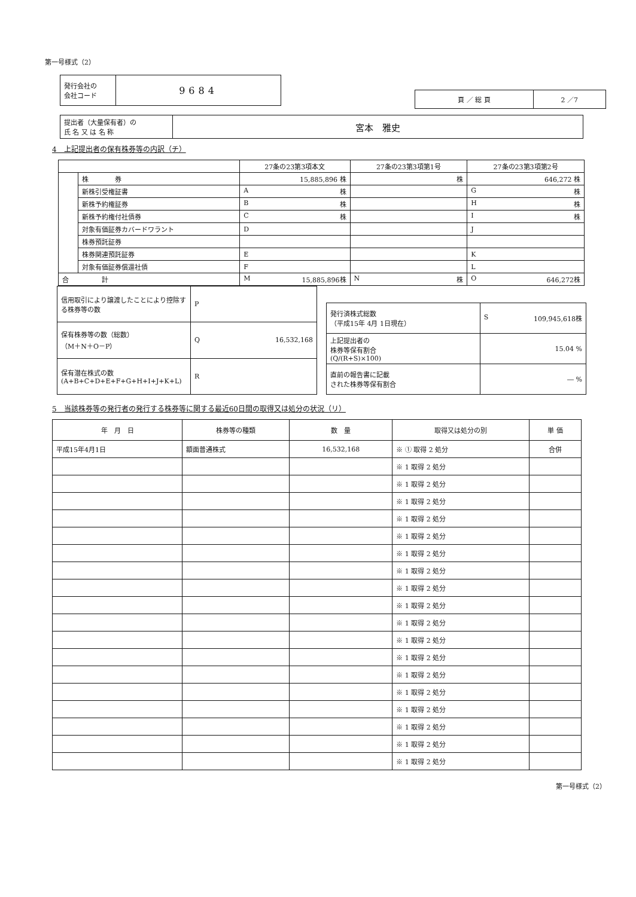第一号様式（2）
| 発行会社の 会社コード | 9684 |
| 頁 ／ 総 頁 | 2 ／7 |
| 提出者（大量保有者）の 氏 名 又 は 名 称 | 宮本 雅史 |
4　上記提出者の保有株券等の内訳（チ）
| | | 27条の23第3項本文 | 27条の23第3項第1号 | 27条の23第3項第2号 |
| | 株 券 | 15,885,896 株 | 株 | 646,272 株 |
| | 新株引受権証書 | A 株 | | G 株 |
| | 新株予約権証券 | B 株 | | H 株 |
| | 新株予約権付社債券 | C 株 | | I 株 |
| | 対象有価証券カバードワラント | D | | J |
| | 株券預託証券 | | | |
| | 株券関連預託証券 | E | | K |
| | 対象有価証券償還社債 | F | | L |
| 合 計 | | M 15,885,896株 | N 株 | O 646,272株 |
| 信用取引により譲渡したことにより控除する株券等の数 | P |
| 保有株券等の数（総数） （M＋N＋O－P） | Q 16,532,168 |
| 保有潜在株式の数 (A+B+C+D+E+F+G+H+I+J+K+L) | R |
| 発行済株式総数 （平成15年 4月 1日現在） | S 109,945,618株 |
| 上記提出者の 株券等保有割合 (Q/(R+S)×100) | 15.04 % |
| 直前の報告書に記載 された株券等保有割合 | ― % |
5　当該株券等の発行者の発行する株券等に関する最近60日間の取得又は処分の状況（リ）
| 年 月 日 | 株券等の種類 | 数 量 | 取得又は処分の別 | 単 価 |
| --- | --- | --- | --- | --- |
| 平成15年4月1日 | 額面普通株式 | 16,532,168 | ※ ① 取得 2 処分 | 合併 |
| | | | ※ 1 取得 2 処分 | |
| | | | ※ 1 取得 2 処分 | |
| | | | ※ 1 取得 2 処分 | |
| | | | ※ 1 取得 2 処分 | |
| | | | ※ 1 取得 2 処分 | |
| | | | ※ 1 取得 2 処分 | |
| | | | ※ 1 取得 2 処分 | |
| | | | ※ 1 取得 2 処分 | |
| | | | ※ 1 取得 2 処分 | |
| | | | ※ 1 取得 2 処分 | |
| | | | ※ 1 取得 2 処分 | |
| | | | ※ 1 取得 2 処分 | |
| | | | ※ 1 取得 2 処分 | |
| | | | ※ 1 取得 2 処分 | |
| | | | ※ 1 取得 2 処分 | |
| | | | ※ 1 取得 2 処分 | |
| | | | ※ 1 取得 2 処分 | |
| | | | ※ 1 取得 2 処分 | |
第一号様式（2）